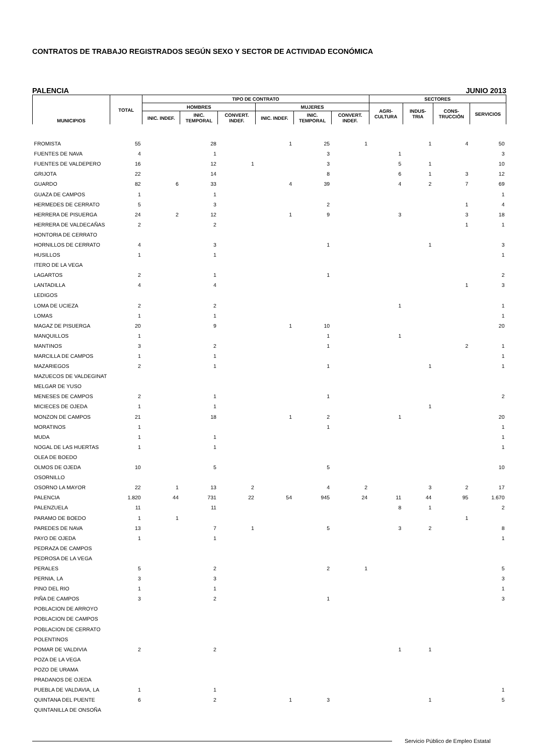CONTRATOS DE TRABAJO REGISTRADOS SEGÚN SEXO Y SECTOR DE ACTIVIDAD ECONÓMICA
PALENCIA JUNIO 2013
| MUNICIPIOS | TOTAL | TIPO DE CONTRATO | | | | | | SECTORES | | | |
| --- | --- | --- | --- | --- | --- | --- | --- | --- | --- | --- | --- |
| | | HOMBRES | | | MUJERES | | | AGRI- CULTURA | INDUS- TRIA | CONS- TRUCCIÓN | SERVICIOS |
| | | INIC. INDEF. | INIC. TEMPORAL | CONVERT. INDEF. | INIC. INDEF. | INIC. TEMPORAL | CONVERT. INDEF. | | | | |
| FROMISTA | 55 | | 28 | | 1 | 25 | 1 | | 1 | 4 | 50 |
| FUENTES DE NAVA | 4 | | 1 | | | 3 | | 1 | | | 3 |
| FUENTES DE VALDEPERO | 16 | | 12 | 1 | | 3 | | 5 | 1 | | 10 |
| GRIJOTA | 22 | | 14 | | | 8 | | 6 | 1 | 3 | 12 |
| GUARDO | 82 | 6 | 33 | | 4 | 39 | | 4 | 2 | 7 | 69 |
| GUAZA DE CAMPOS | 1 | | 1 | | | | | | | | 1 |
| HERMEDES DE CERRATO | 5 | | 3 | | | 2 | | | | 1 | 4 |
| HERRERA DE PISUERGA | 24 | 2 | 12 | | 1 | 9 | | 3 | | 3 | 18 |
| HERRERA DE VALDECAÑAS | 2 | | 2 | | | | | | | 1 | 1 |
| HONTORIA DE CERRATO | | | | | | | | | | | |
| HORNILLOS DE CERRATO | 4 | | 3 | | | 1 | | | 1 | | 3 |
| HUSILLOS | 1 | | 1 | | | | | | | | 1 |
| ITERO DE LA VEGA | | | | | | | | | | | |
| LAGARTOS | 2 | | 1 | | | 1 | | | | | 2 |
| LANTADILLA | 4 | | 4 | | | | | | | 1 | 3 |
| LEDIGOS | | | | | | | | | | | |
| LOMA DE UCIEZA | 2 | | 2 | | | | | 1 | | | 1 |
| LOMAS | 1 | | 1 | | | | | | | | 1 |
| MAGAZ DE PISUERGA | 20 | | 9 | | 1 | 10 | | | | | 20 |
| MANQUILLOS | 1 | | | | | 1 | | 1 | | | |
| MANTINOS | 3 | | 2 | | | 1 | | | | 2 | 1 |
| MARCILLA DE CAMPOS | 1 | | 1 | | | | | | | | 1 |
| MAZARIEGOS | 2 | | 1 | | | 1 | | | 1 | | 1 |
| MAZUECOS DE VALDEGINAT | | | | | | | | | | | |
| MELGAR DE YUSO | | | | | | | | | | | |
| MENESES DE CAMPOS | 2 | | 1 | | | 1 | | | | | 2 |
| MICIECES DE OJEDA | 1 | | 1 | | | | | | 1 | | |
| MONZON DE CAMPOS | 21 | | 18 | | 1 | 2 | | 1 | | | 20 |
| MORATINOS | 1 | | | | | 1 | | | | | 1 |
| MUDA | 1 | | 1 | | | | | | | | 1 |
| NOGAL DE LAS HUERTAS | 1 | | 1 | | | | | | | | 1 |
| OLEA DE BOEDO | | | | | | | | | | | |
| OLMOS DE OJEDA | 10 | | 5 | | | 5 | | | | | 10 |
| OSORNILLO | | | | | | | | | | | |
| OSORNO LA MAYOR | 22 | 1 | 13 | 2 | | 4 | 2 | | 3 | 2 | 17 |
| PALENCIA | 1.820 | 44 | 731 | 22 | 54 | 945 | 24 | 11 | 44 | 95 | 1.670 |
| PALENZUELA | 11 | | 11 | | | | | 8 | 1 | | 2 |
| PARAMO DE BOEDO | 1 | 1 | | | | | | | | 1 | |
| PAREDES DE NAVA | 13 | | 7 | 1 | | 5 | | 3 | 2 | | 8 |
| PAYO DE OJEDA | 1 | | 1 | | | | | | | | 1 |
| PEDRAZA DE CAMPOS | | | | | | | | | | | |
| PEDROSA DE LA VEGA | | | | | | | | | | | |
| PERALES | 5 | | 2 | | | 2 | 1 | | | | 5 |
| PERNIA, LA | 3 | | 3 | | | | | | | | 3 |
| PINO DEL RIO | 1 | | 1 | | | | | | | | 1 |
| PIÑA DE CAMPOS | 3 | | 2 | | | 1 | | | | | 3 |
| POBLACION DE ARROYO | | | | | | | | | | | |
| POBLACION DE CAMPOS | | | | | | | | | | | |
| POBLACION DE CERRATO | | | | | | | | | | | |
| POLENTINOS | | | | | | | | | | | |
| POMAR DE VALDIVIA | 2 | | 2 | | | | | 1 | 1 | | |
| POZA DE LA VEGA | | | | | | | | | | | |
| POZO DE URAMA | | | | | | | | | | | |
| PRADANOS DE OJEDA | | | | | | | | | | | |
| PUEBLA DE VALDAVIA, LA | 1 | | 1 | | | | | | | | 1 |
| QUINTANA DEL PUENTE | 6 | | 2 | | 1 | 3 | | | 1 | | 5 |
| QUINTANILLA DE ONSOÑA | | | | | | | | | | | |
Servicio Público de Empleo Estatal